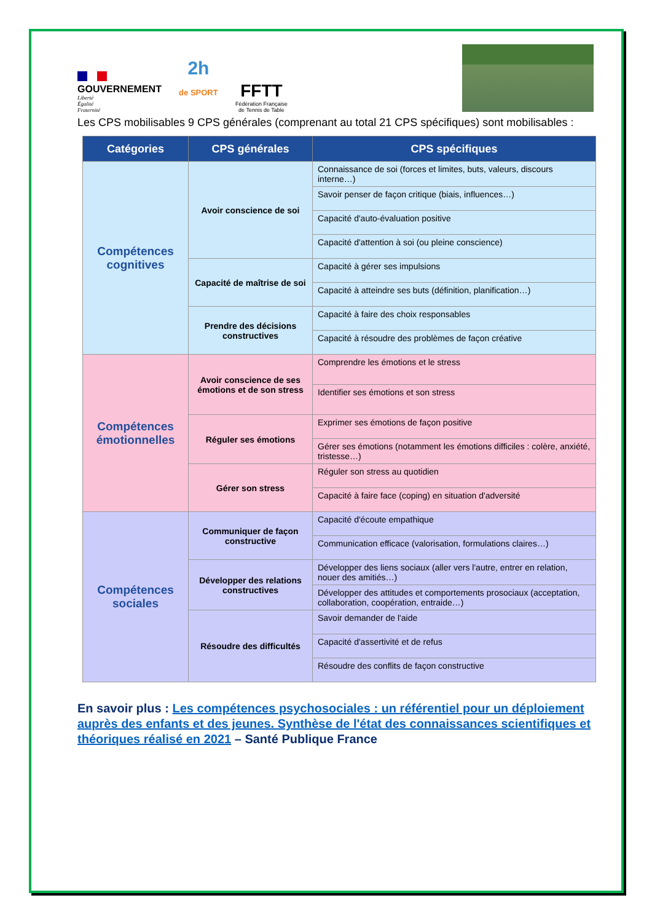GOUVERNEMENT
Liberté
Égalité
Fraternité
2h
de SPORT
FFTT
Fédération Française
de Tennis de Table
Les CPS mobilisables 9 CPS générales (comprenant au total 21 CPS spécifiques) sont mobilisables :
| Catégories | CPS générales | CPS spécifiques |
| --- | --- | --- |
| Compétences cognitives | Avoir conscience de soi | Connaissance de soi (forces et limites, buts, valeurs, discours interne…) |
| | | Savoir penser de façon critique (biais, influences…) |
| | | Capacité d'auto-évaluation positive |
| | | Capacité d'attention à soi (ou pleine conscience) |
| | Capacité de maîtrise de soi | Capacité à gérer ses impulsions |
| | | Capacité à atteindre ses buts (définition, planification…) |
| | Prendre des décisions constructives | Capacité à faire des choix responsables |
| | | Capacité à résoudre des problèmes de façon créative |
| Compétences émotionnelles | Avoir conscience de ses émotions et de son stress | Comprendre les émotions et le stress |
| | | Identifier ses émotions et son stress |
| | Réguler ses émotions | Exprimer ses émotions de façon positive |
| | | Gérer ses émotions (notamment les émotions difficiles : colère, anxiété, tristesse…) |
| | Gérer son stress | Réguler son stress au quotidien |
| | | Capacité à faire face (coping) en situation d'adversité |
| Compétences sociales | Communiquer de façon constructive | Capacité d'écoute empathique |
| | | Communication efficace (valorisation, formulations claires…) |
| | Développer des relations constructives | Développer des liens sociaux (aller vers l'autre, entrer en relation, nouer des amitiés…) |
| | | Développer des attitudes et comportements prosociaux (acceptation, collaboration, coopération, entraide…) |
| | Résoudre des difficultés | Savoir demander de l'aide |
| | | Capacité d'assertivité et de refus |
| | | Résoudre des conflits de façon constructive |
En savoir plus : Les compétences psychosociales : un référentiel pour un déploiement auprès des enfants et des jeunes. Synthèse de l'état des connaissances scientifiques et théoriques réalisé en 2021 – Santé Publique France